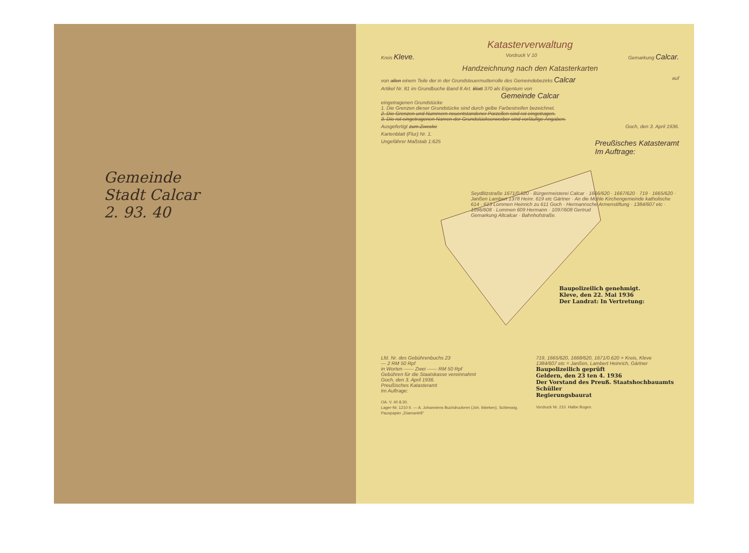Gemeinde
Stadt Calcar
2. 93. 40
Katasterverwaltung
Kreis Kleve. Vordruck V 10 Gemarkung Calcar.
Handzeichnung nach den Katasterkarten
von allen einem Teile der in der Grundsteuermutterrolle des Gemeindebezirks Calcar auf
Artikel Nr. 81 im Grundbuche Band 8 Art. Blatt 370 als Eigentum von
Gemeinde Calcar
eingetragenen Grundstücke
1. Die Grenzen dieser Grundstücke sind durch gelbe Farbestreifen bezeichnet.
2. Die Grenzen und Nummern neuentstandener Parzellen sind rot eingetragen.
3. Die rot eingetragenen Namen der Grundstückserwerber sind vorläufige Angaben.
Ausgefertigt zum Zwecke Goch, den 3. April 1936.
Kartenblatt (Flur) Nr. 1.
Ungefährer Maßstab 1:625 Preußisches Katasteramt
Im Auftrage:
Seydlitzstraße 1671/0.620 · Bürgermeisterei Calcar · 1666/620 · 1667/620 · 719 · 1665/620 · Janßen Lambert 1378 Heinr. 619 etc Gärtner · An die Mohle Kirchengemeinde katholische 614 · 613 Lommen Heinrich zu 611 Goch · Hermannsche Armenstiftung · 1384/607 etc · 1096/608 · Lommen 609 Hermann · 1097/608 Gertrud
Gemarkung Altcalcar · Bahnhofstraße.
Baupolizeilich genehmigt.
Kleve, den 22. Mai 1936
Der Landrat: In Vertretung:
Lfd. Nr. des Gebührenbuchs 23
— 2 RM 50 Rpf
in Worten —— Zwei —— RM 50 Rpf
Gebühren für die Staatskasse vereinnahmt
Goch, den 3. April 1936.
Preußisches Katasteramt
Im Auftrage:
OA. V. 40 8.30.
Lager-Nr. 1210 II. — A. Johanniens Buchdruckerei (Joh. Ibbeken), Schleswig.
Pauspapier „Diamantrill"
719, 1665/620, 1668/620, 1671/0.620 = Kreis, Kleve
1384/607 etc = Janßen, Lambert Heinrich, Gärtner
Baupolizeilich geprüft
Geldern, den 23 ten 4. 1936
Der Vorstand des Preuß. Staatshochbauamts
Schüller
Regierungsbaurat
Vordruck Nr. 210. Halbe Bogen.